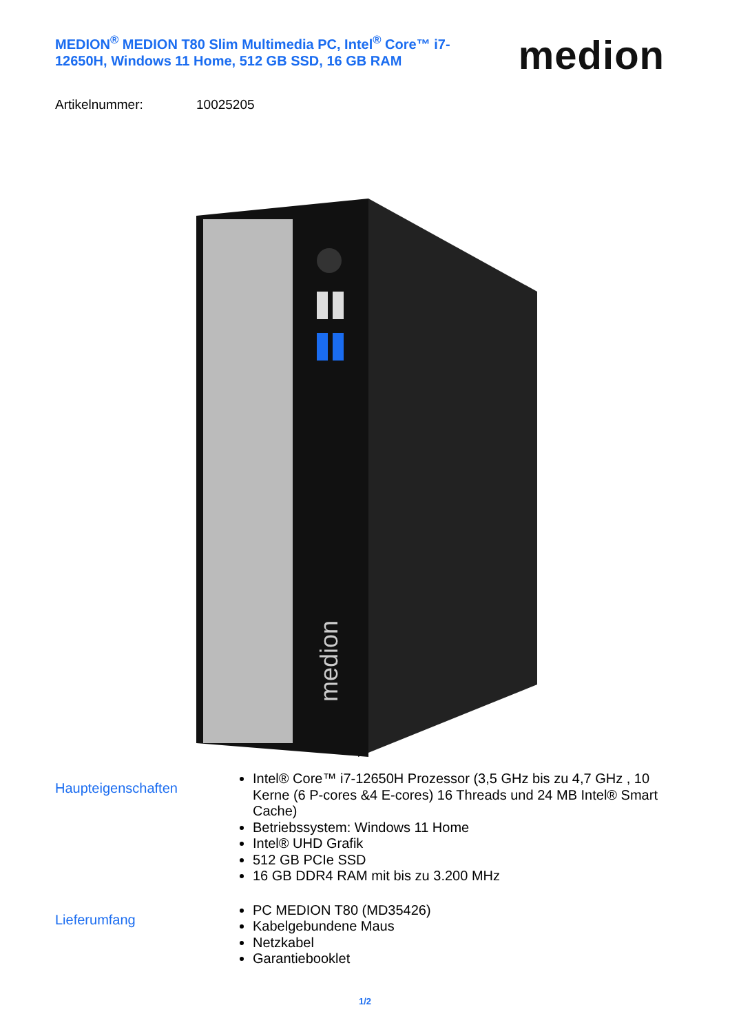MEDION<sup>®</sup> MEDION T80 Slim Multimedia PC, Intel<sup>®</sup> Core™ i7-12650H, Windows 11 Home, 512 GB SSD, 16 GB RAM
medion
Artikelnummer: 10025205
medion
Haupteigenschaften
Intel® Core™ i7-12650H Prozessor (3,5 GHz bis zu 4,7 GHz , 10 Kerne (6 P-cores &4 E-cores) 16 Threads und 24 MB Intel® Smart Cache)
Betriebssystem: Windows 11 Home
Intel® UHD Grafik
512 GB PCIe SSD
16 GB DDR4 RAM mit bis zu 3.200 MHz
Lieferumfang
PC MEDION T80 (MD35426)
Kabelgebundene Maus
Netzkabel
Garantiebooklet
1/2